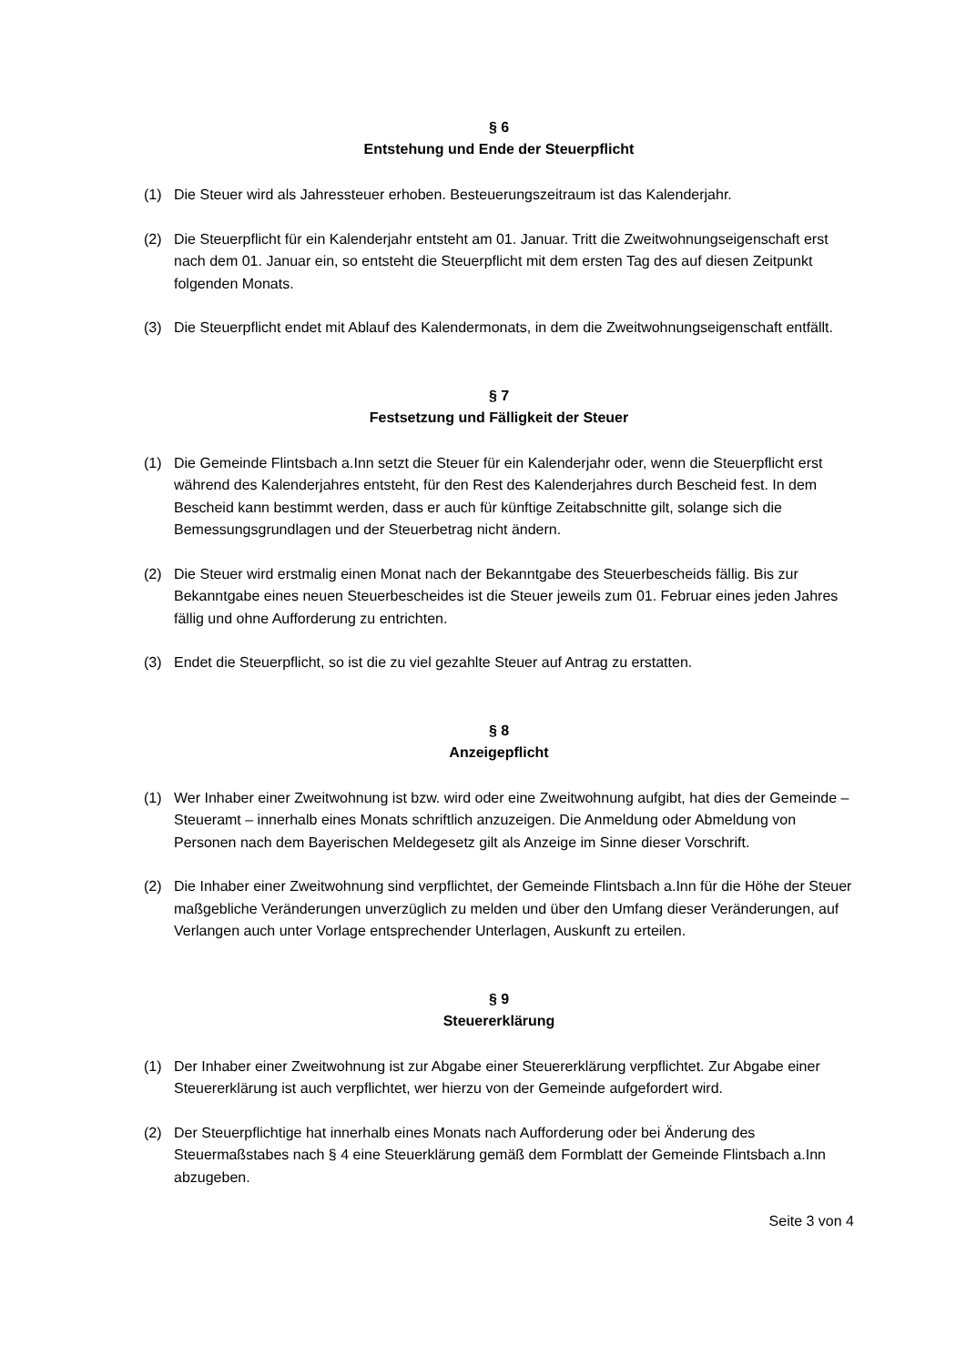§ 6
Entstehung und Ende der Steuerpflicht
(1) Die Steuer wird als Jahressteuer erhoben. Besteuerungszeitraum ist das Kalenderjahr.
(2) Die Steuerpflicht für ein Kalenderjahr entsteht am 01. Januar. Tritt die Zweitwohnungseigenschaft erst nach dem 01. Januar ein, so entsteht die Steuerpflicht mit dem ersten Tag des auf diesen Zeitpunkt folgenden Monats.
(3) Die Steuerpflicht endet mit Ablauf des Kalendermonats, in dem die Zweitwohnungseigenschaft entfällt.
§ 7
Festsetzung und Fälligkeit der Steuer
(1) Die Gemeinde Flintsbach a.Inn setzt die Steuer für ein Kalenderjahr oder, wenn die Steuerpflicht erst während des Kalenderjahres entsteht, für den Rest des Kalenderjahres durch Bescheid fest. In dem Bescheid kann bestimmt werden, dass er auch für künftige Zeitabschnitte gilt, solange sich die Bemessungsgrundlagen und der Steuerbetrag nicht ändern.
(2) Die Steuer wird erstmalig einen Monat nach der Bekanntgabe des Steuerbescheids fällig. Bis zur Bekanntgabe eines neuen Steuerbescheides ist die Steuer jeweils zum 01. Februar eines jeden Jahres fällig und ohne Aufforderung zu entrichten.
(3) Endet die Steuerpflicht, so ist die zu viel gezahlte Steuer auf Antrag zu erstatten.
§ 8
Anzeigepflicht
(1) Wer Inhaber einer Zweitwohnung ist bzw. wird oder eine Zweitwohnung aufgibt, hat dies der Gemeinde – Steueramt – innerhalb eines Monats schriftlich anzuzeigen. Die Anmeldung oder Abmeldung von Personen nach dem Bayerischen Meldegesetz gilt als Anzeige im Sinne dieser Vorschrift.
(2) Die Inhaber einer Zweitwohnung sind verpflichtet, der Gemeinde Flintsbach a.Inn für die Höhe der Steuer maßgebliche Veränderungen unverzüglich zu melden und über den Umfang dieser Veränderungen, auf Verlangen auch unter Vorlage entsprechender Unterlagen, Auskunft zu erteilen.
§ 9
Steuererklärung
(1) Der Inhaber einer Zweitwohnung ist zur Abgabe einer Steuererklärung verpflichtet. Zur Abgabe einer Steuererklärung ist auch verpflichtet, wer hierzu von der Gemeinde aufgefordert wird.
(2) Der Steuerpflichtige hat innerhalb eines Monats nach Aufforderung oder bei Änderung des Steuermaßstabes nach § 4 eine Steuerklärung gemäß dem Formblatt der Gemeinde Flintsbach a.Inn abzugeben.
Seite 3 von 4